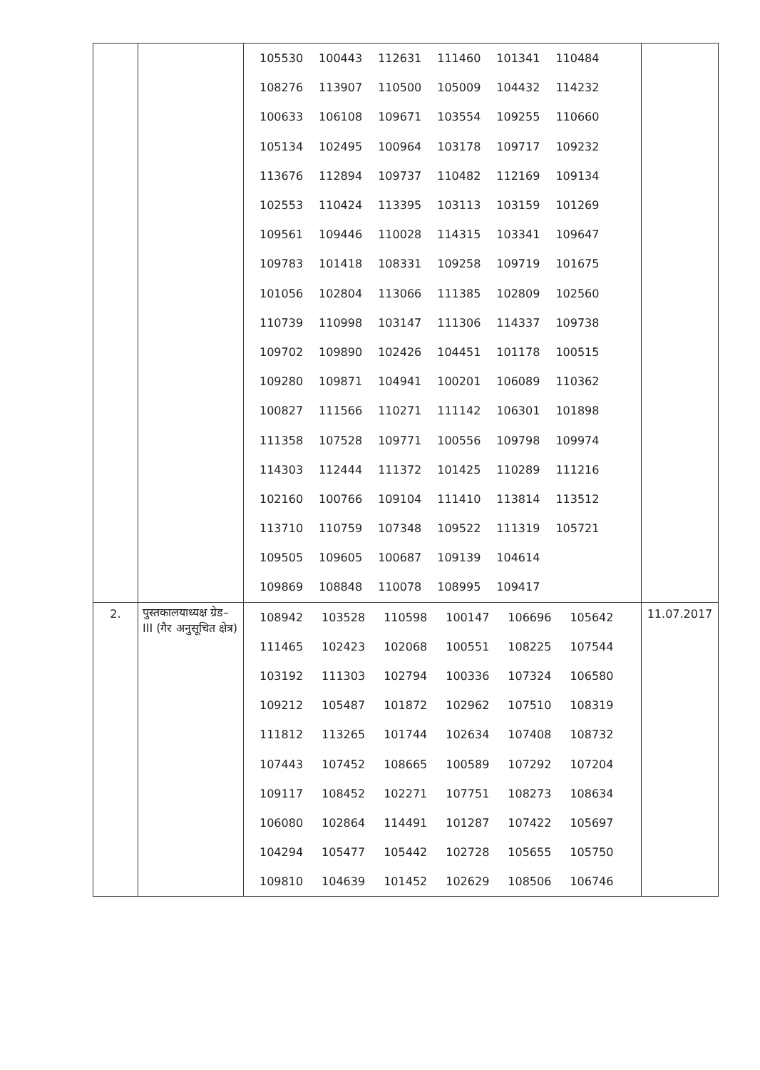| | | / 105530 / 100443 / 112631 / 111460 / 101341 / 110484 / / 108276 / 113907 / 110500 / 105009 / 104432 / 114232 / / 100633 / 106108 / 109671 / 103554 / 109255 / 110660 / / 105134 / 102495 / 100964 / 103178 / 109717 / 109232 / / 113676 / 112894 / 109737 / 110482 / 112169 / 109134 / / 102553 / 110424 / 113395 / 103113 / 103159 / 101269 / / 109561 / 109446 / 110028 / 114315 / 103341 / 109647 / / 109783 / 101418 / 108331 / 109258 / 109719 / 101675 / / 101056 / 102804 / 113066 / 111385 / 102809 / 102560 / / 110739 / 110998 / 103147 / 111306 / 114337 / 109738 / / 109702 / 109890 / 102426 / 104451 / 101178 / 100515 / / 109280 / 109871 / 104941 / 100201 / 106089 / 110362 / / 100827 / 111566 / 110271 / 111142 / 106301 / 101898 / / 111358 / 107528 / 109771 / 100556 / 109798 / 109974 / / 114303 / 112444 / 111372 / 101425 / 110289 / 111216 / / 102160 / 100766 / 109104 / 111410 / 113814 / 113512 / / 113710 / 110759 / 107348 / 109522 / 111319 / 105721 / / 109505 / 109605 / 100687 / 109139 / 104614 / / / 109869 / 108848 / 110078 / 108995 / 109417 / / | |
| 2. | पुस्तकालयाध्यक्ष ग्रेड–III (गैर अनुसूचित क्षेत्र) | / 108942 / 103528 / 110598 / 100147 / 106696 / 105642 / / 111465 / 102423 / 102068 / 100551 / 108225 / 107544 / / 103192 / 111303 / 102794 / 100336 / 107324 / 106580 / / 109212 / 105487 / 101872 / 102962 / 107510 / 108319 / / 111812 / 113265 / 101744 / 102634 / 107408 / 108732 / / 107443 / 107452 / 108665 / 100589 / 107292 / 107204 / / 109117 / 108452 / 102271 / 107751 / 108273 / 108634 / / 106080 / 102864 / 114491 / 101287 / 107422 / 105697 / / 104294 / 105477 / 105442 / 102728 / 105655 / 105750 / / 109810 / 104639 / 101452 / 102629 / 108506 / 106746 / | 11.07.2017 |